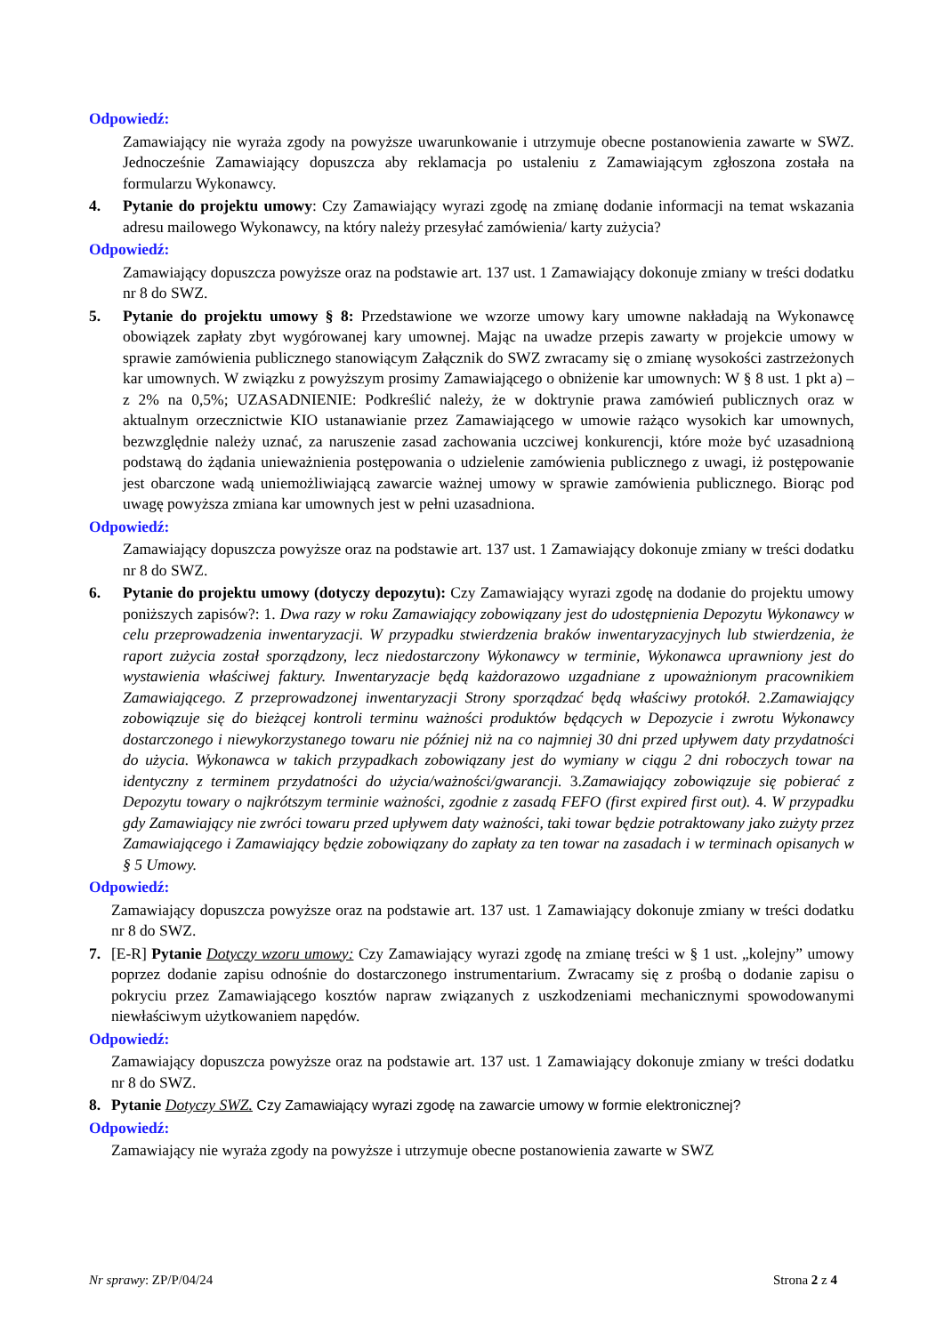Odpowiedź:
Zamawiający nie wyraża zgody na powyższe uwarunkowanie i utrzymuje obecne postanowienia zawarte w SWZ. Jednocześnie Zamawiający dopuszcza aby reklamacja po ustaleniu z Zamawiającym zgłoszona została na formularzu Wykonawcy.
4. Pytanie do projektu umowy: Czy Zamawiający wyrazi zgodę na zmianę dodanie informacji na temat wskazania adresu mailowego Wykonawcy, na który należy przesyłać zamówienia/ karty zużycia?
Odpowiedź:
Zamawiający dopuszcza powyższe oraz na podstawie art. 137 ust. 1 Zamawiający dokonuje zmiany w treści dodatku nr 8 do SWZ.
5. Pytanie do projektu umowy § 8: Przedstawione we wzorze umowy kary umowne nakładają na Wykonawcę obowiązek zapłaty zbyt wygórowanej kary umownej. Mając na uwadze przepis zawarty w projekcie umowy w sprawie zamówienia publicznego stanowiącym Załącznik do SWZ zwracamy się o zmianę wysokości zastrzeżonych kar umownych. W związku z powyższym prosimy Zamawiającego o obniżenie kar umownych: W § 8 ust. 1 pkt a) – z 2% na 0,5%; UZASADNIENIE: Podkreślić należy, że w doktrynie prawa zamówień publicznych oraz w aktualnym orzecznictwie KIO ustanawianie przez Zamawiającego w umowie rażąco wysokich kar umownych, bezwzględnie należy uznać, za naruszenie zasad zachowania uczciwej konkurencji, które może być uzasadnioną podstawą do żądania unieważnienia postępowania o udzielenie zamówienia publicznego z uwagi, iż postępowanie jest obarczone wadą uniemożliwiającą zawarcie ważnej umowy w sprawie zamówienia publicznego. Biorąc pod uwagę powyższa zmiana kar umownych jest w pełni uzasadniona.
Odpowiedź:
Zamawiający dopuszcza powyższe oraz na podstawie art. 137 ust. 1 Zamawiający dokonuje zmiany w treści dodatku nr 8 do SWZ.
6. Pytanie do projektu umowy (dotyczy depozytu): Czy Zamawiający wyrazi zgodę na dodanie do projektu umowy poniższych zapisów?: 1. Dwa razy w roku Zamawiający zobowiązany jest do udostępnienia Depozytu Wykonawcy w celu przeprowadzenia inwentaryzacji. W przypadku stwierdzenia braków inwentaryzacyjnych lub stwierdzenia, że raport zużycia został sporządzony, lecz niedostarczony Wykonawcy w terminie, Wykonawca uprawniony jest do wystawienia właściwej faktury. Inwentaryzacje będą każdorazowo uzgadniane z upoważnionym pracownikiem Zamawiającego. Z przeprowadzonej inwentaryzacji Strony sporządzać będą właściwy protokół. 2.Zamawiający zobowiązuje się do bieżącej kontroli terminu ważności produktów będących w Depozycie i zwrotu Wykonawcy dostarczonego i niewykorzystanego towaru nie później niż na co najmniej 30 dni przed upływem daty przydatności do użycia. Wykonawca w takich przypadkach zobowiązany jest do wymiany w ciągu 2 dni roboczych towar na identyczny z terminem przydatności do użycia/ważności/gwarancji. 3.Zamawiający zobowiązuje się pobierać z Depozytu towary o najkrótszym terminie ważności, zgodnie z zasadą FEFO (first expired first out). 4. W przypadku gdy Zamawiający nie zwróci towaru przed upływem daty ważności, taki towar będzie potraktowany jako zużyty przez Zamawiającego i Zamawiający będzie zobowiązany do zapłaty za ten towar na zasadach i w terminach opisanych w § 5 Umowy.
Odpowiedź:
Zamawiający dopuszcza powyższe oraz na podstawie art. 137 ust. 1 Zamawiający dokonuje zmiany w treści dodatku nr 8 do SWZ.
7. [E-R] Pytanie Dotyczy wzoru umowy: Czy Zamawiający wyrazi zgodę na zmianę treści w § 1 ust. „kolejny” umowy poprzez dodanie zapisu odnośnie do dostarczonego instrumentarium. Zwracamy się z prośbą o dodanie zapisu o pokryciu przez Zamawiającego kosztów napraw związanych z uszkodzeniami mechanicznymi spowodowanymi niewłaściwym użytkowaniem napędów.
Odpowiedź:
Zamawiający dopuszcza powyższe oraz na podstawie art. 137 ust. 1 Zamawiający dokonuje zmiany w treści dodatku nr 8 do SWZ.
8. Pytanie Dotyczy SWZ. Czy Zamawiający wyrazi zgodę na zawarcie umowy w formie elektronicznej?
Odpowiedź:
Zamawiający nie wyraża zgody na powyższe i utrzymuje obecne postanowienia zawarte w SWZ
Nr sprawy: ZP/P/04/24 Strona 2 z 4